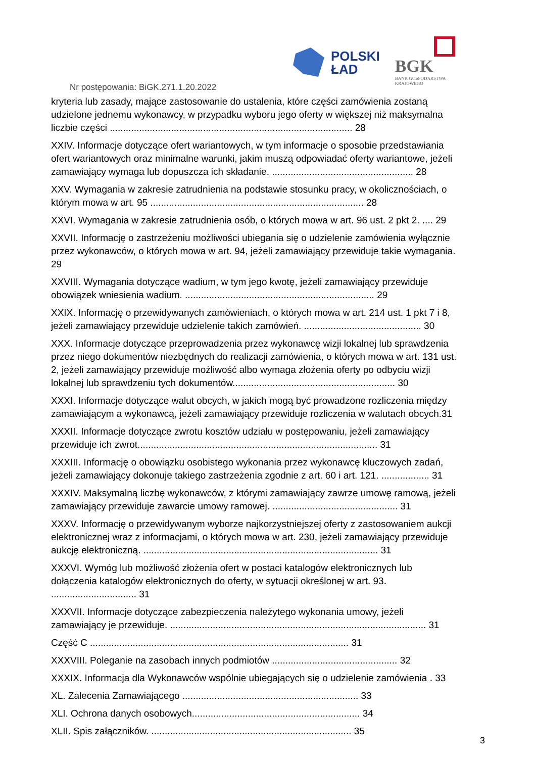POLSKI
ŁAD
BGK
BANK GOSPODARSTWA
KRAJOWEGO
Nr postępowania: BiGK.271.1.20.2022
kryteria lub zasady, mające zastosowanie do ustalenia, które części zamówienia zostaną udzielone jednemu wykonawcy, w przypadku wyboru jego oferty w większej niż maksymalna liczbie części ........................................................................................... 28
XXIV. Informacje dotyczące ofert wariantowych, w tym informacje o sposobie przedstawiania ofert wariantowych oraz minimalne warunki, jakim muszą odpowiadać oferty wariantowe, jeżeli zamawiający wymaga lub dopuszcza ich składanie. ..................................................... 28
XXV. Wymagania w zakresie zatrudnienia na podstawie stosunku pracy, w okolicznościach, o którym mowa w art. 95 ................................................................................ 28
XXVI. Wymagania w zakresie zatrudnienia osób, o których mowa w art. 96 ust. 2 pkt 2. .... 29
XXVII. Informację o zastrzeżeniu możliwości ubiegania się o udzielenie zamówienia wyłącznie przez wykonawców, o których mowa w art. 94, jeżeli zamawiający przewiduje takie wymagania. 29
XXVIII. Wymagania dotyczące wadium, w tym jego kwotę, jeżeli zamawiający przewiduje obowiązek wniesienia wadium. ....................................................................... 29
XXIX. Informację o przewidywanych zamówieniach, o których mowa w art. 214 ust. 1 pkt 7 i 8, jeżeli zamawiający przewiduje udzielenie takich zamówień. ............................................ 30
XXX. Informacje dotyczące przeprowadzenia przez wykonawcę wizji lokalnej lub sprawdzenia przez niego dokumentów niezbędnych do realizacji zamówienia, o których mowa w art. 131 ust. 2, jeżeli zamawiający przewiduje możliwość albo wymaga złożenia oferty po odbyciu wizji lokalnej lub sprawdzeniu tych dokumentów............................................................. 30
XXXI. Informacje dotyczące walut obcych, w jakich mogą być prowadzone rozliczenia między zamawiającym a wykonawcą, jeżeli zamawiający przewiduje rozliczenia w walutach obcych.31
XXXII. Informacje dotyczące zwrotu kosztów udziału w postępowaniu, jeżeli zamawiający przewiduje ich zwrot.......................................................................................... 31
XXXIII. Informację o obowiązku osobistego wykonania przez wykonawcę kluczowych zadań, jeżeli zamawiający dokonuje takiego zastrzeżenia zgodnie z art. 60 i art. 121. .................. 31
XXXIV. Maksymalną liczbę wykonawców, z którymi zamawiający zawrze umowę ramową, jeżeli zamawiający przewiduje zawarcie umowy ramowej. ............................................... 31
XXXV. Informację o przewidywanym wyborze najkorzystniejszej oferty z zastosowaniem aukcji elektronicznej wraz z informacjami, o których mowa w art. 230, jeżeli zamawiający przewiduje aukcję elektroniczną. ........................................................................................ 31
XXXVI. Wymóg lub możliwość złożenia ofert w postaci katalogów elektronicznych lub dołączenia katalogów elektronicznych do oferty, w sytuacji określonej w art. 93. ................................ 31
XXXVII. Informacje dotyczące zabezpieczenia należytego wykonania umowy, jeżeli zamawiający je przewiduje. ................................................................................................ 31
Część C ................................................................................................. 31
XXXVIII. Poleganie na zasobach innych podmiotów ............................................... 32
XXXIX. Informacja dla Wykonawców wspólnie ubiegających się o udzielenie zamówienia . 33
XL. Zalecenia Zamawiającego .................................................................. 33
XLI. Ochrona danych osobowych............................................................... 34
XLII. Spis załączników. ........................................................................... 35
3